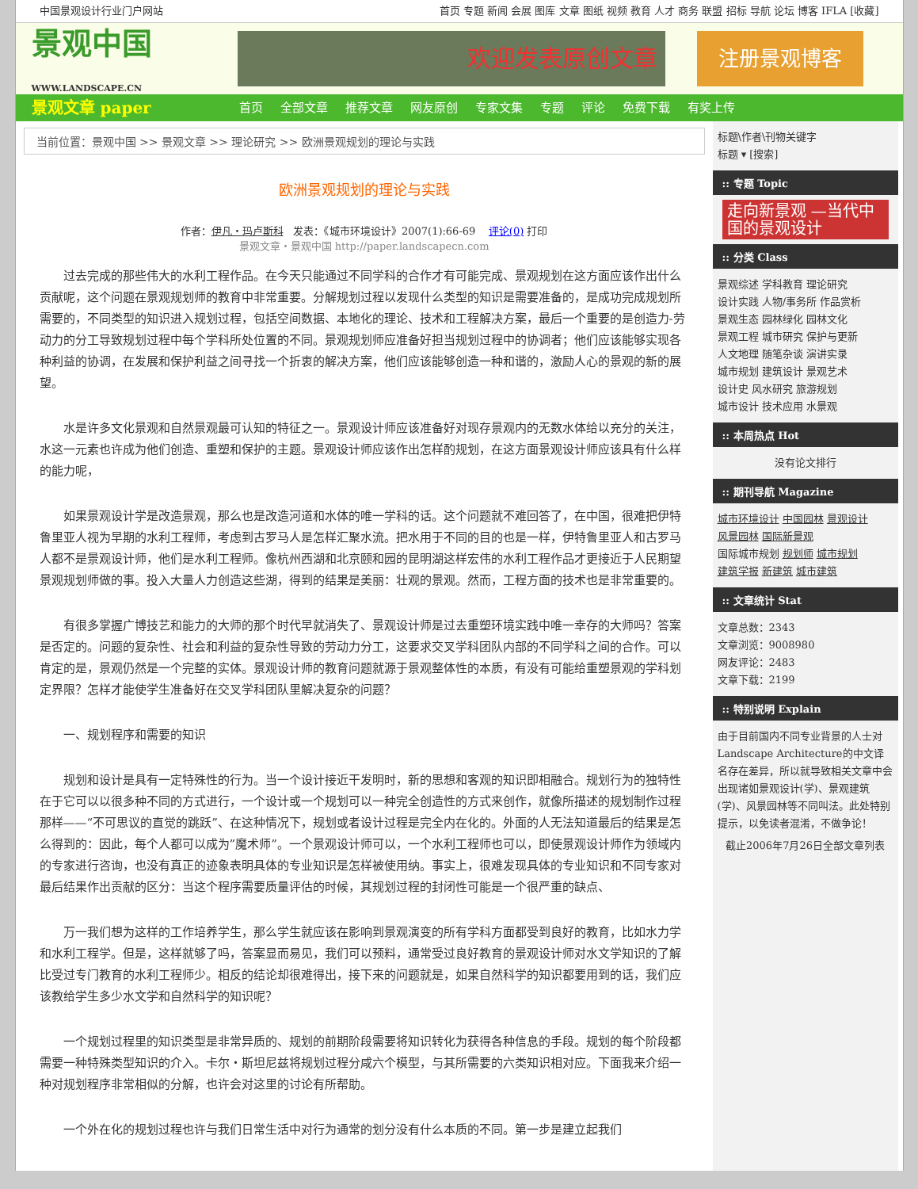中国景观设计行业门户网站 首页 专题 新闻 会展 图库 文章 图纸 视频 教育 人才 商务 联盟 招标 导航 论坛 博客 IFLA [收藏]
景观中国
WWW.LANDSCAPE.CN
欢迎发表原创文章
注册景观博客
景观文章 paper 首页 全部文章 推荐文章 网友原创 专家文集 专题 评论 免费下载 有奖上传
当前位置：景观中国 >> 景观文章 >> 理论研究 >> 欧洲景观规划的理论与实践
欧洲景观规划的理论与实践
作者：伊凡・玛卢斯科 发表：《城市环境设计》2007(1):66-69 评论(0) 打印
景观文章・景观中国 http://paper.landscapecn.com
过去完成的那些伟大的水利工程作品。在今天只能通过不同学科的合作才有可能完成、景观规划在这方面应该作出什么贡献呢，这个问题在景观规划师的教育中非常重要。分解规划过程以发现什么类型的知识是需要准备的，是成功完成规划所需要的，不同类型的知识进入规划过程，包括空间数据、本地化的理论、技术和工程解决方案，最后一个重要的是创造力-劳动力的分工导致规划过程中每个学科所处位置的不同。景观规划师应准备好担当规划过程中的协调者；他们应该能够实现各种利益的协调，在发展和保护利益之间寻找一个折衷的解决方案，他们应该能够创造一种和谐的，激励人心的景观的新的展望。
水是许多文化景观和自然景观最可认知的特征之一。景观设计师应该准备好对现存景观内的无数水体给以充分的关注，水这一元素也许成为他们创造、重塑和保护的主题。景观设计师应该作出怎样酌规划，在这方面景观设计师应该具有什么样的能力呢，
如果景观设计学是改造景观，那么也是改造河道和水体的唯一学科的话。这个问题就不难回答了，在中国，很难把伊特鲁里亚人视为早期的水利工程师，考虑到古罗马人是怎样汇聚水流。把水用于不同的目的也是一样，伊特鲁里亚人和古罗马人都不是景观设计师，他们是水利工程师。像杭州西湖和北京颐和园的昆明湖这样宏伟的水利工程作品才更接近于人民期望景观规划师做的事。投入大量人力创造这些湖，得到的结果是美丽：壮观的景观。然而，工程方面的技术也是非常重要的。
有很多掌握广博技艺和能力的大师的那个时代早就消失了、景观设计师是过去重塑环境实践中唯一幸存的大师吗？答案是否定的。问题的复杂性、社会和利益的复杂性导致的劳动力分工，这要求交叉学科团队内部的不同学科之间的合作。可以肯定的是，景观仍然是一个完整的实体。景观设计师的教育问题就源于景观整体性的本质，有没有可能给重塑景观的学科划定界限？怎样才能使学生准备好在交叉学科团队里解决复杂的问题？
一、规划程序和需要的知识
规划和设计是具有一定特殊性的行为。当一个设计接近干发明时，新的思想和客观的知识即相融合。规划行为的独特性在于它可以以很多种不同的方式进行，一个设计或一个规划可以一种完全创造性的方式来创作，就像所描述的规划制作过程那样——“不可思议的直觉的跳跃”、在这种情况下，规划或者设计过程是完全内在化的。外面的人无法知道最后的结果是怎么得到的：因此，每个人都可以成为”魔术师”。一个景观设计师可以，一个水利工程师也可以，即使景观设计师作为领域内的专家进行咨询，也没有真正的迹象表明具体的专业知识是怎样被使用纳。事实上，很难发现具体的专业知识和不同专家对最后结果作出贡献的区分：当这个程序需要质量评估的时候，其规划过程的封闭性可能是一个很严重的缺点、
万一我们想为这样的工作培养学生，那么学生就应该在影响到景观演变的所有学科方面都受到良好的教育，比如水力学和水利工程学。但是，这样就够了吗，答案显而易见，我们可以预料，通常受过良好教育的景观设计师对水文学知识的了解比受过专门教育的水利工程师少。相反的结论却很难得出，接下来的问题就是，如果自然科学的知识都要用到的话，我们应该教给学生多少水文学和自然科学的知识呢？
一个规划过程里的知识类型是非常异质的、规划的前期阶段需要将知识转化为获得各种信息的手段。规划的每个阶段都需要一种特殊类型知识的介入。卡尔・斯坦尼兹将规划过程分咸六个模型，与其所需要的六类知识相对应。下面我来介绍一种对规划程序非常相似的分解，也许会对这里的讨论有所帮助。
一个外在化的规划过程也许与我们日常生活中对行为通常的划分没有什么本质的不同。第一步是建立起我们
标题\作者\刊物关键字
标题 ▾ [搜索]
:: 专题 Topic
走向新景观 —当代中国的景观设计
:: 分类 Class
景观综述 学科教育 理论研究
设计实践 人物/事务所 作品赏析
景观生态 园林绿化 园林文化
景观工程 城市研究 保护与更新
人文地理 随笔杂谈 演讲实录
城市规划 建筑设计 景观艺术
设计史 风水研究 旅游规划
城市设计 技术应用 水景观
:: 本周热点 Hot
没有论文排行
:: 期刊导航 Magazine
城市环境设计 中国园林 景观设计
风景园林 国际新景观
国际城市规划 规划师 城市规划
建筑学报 新建筑 城市建筑
:: 文章统计 Stat
文章总数：2343
文章浏览：9008980
网友评论：2483
文章下载：2199
:: 特别说明 Explain
由于目前国内不同专业背景的人士对Landscape Architecture的中文译名存在差异，所以就导致相关文章中会出现诸如景观设计(学)、景观建筑(学)、风景园林等不同叫法。此处特别提示，以免读者混淆，不做争论！
截止2006年7月26日全部文章列表